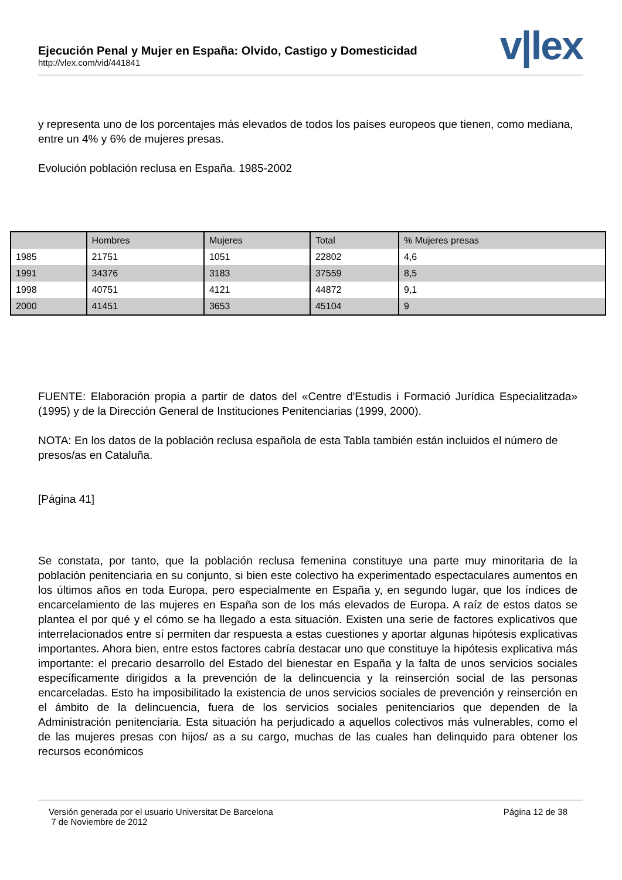Ejecución Penal y Mujer en España: Olvido, Castigo y Domesticidad
http://vlex.com/vid/441841
v|lex
y representa uno de los porcentajes más elevados de todos los países europeos que tienen, como mediana, entre un 4% y 6% de mujeres presas.
Evolución población reclusa en España. 1985-2002
| | Hombres | Mujeres | Total | % Mujeres presas |
| 1985 | 21751 | 1051 | 22802 | 4,6 |
| 1991 | 34376 | 3183 | 37559 | 8,5 |
| 1998 | 40751 | 4121 | 44872 | 9,1 |
| 2000 | 41451 | 3653 | 45104 | 9 |
FUENTE: Elaboración propia a partir de datos del «Centre d'Estudis i Formació Jurídica Especialitzada» (1995) y de la Dirección General de Instituciones Penitenciarias (1999, 2000).
NOTA: En los datos de la población reclusa española de esta Tabla también están incluidos el número de presos/as en Cataluña.
[Página 41]
Se constata, por tanto, que la población reclusa femenina constituye una parte muy minoritaria de la población penitenciaria en su conjunto, si bien este colectivo ha experimentado espectaculares aumentos en los últimos años en toda Europa, pero especialmente en España y, en segundo lugar, que los índices de encarcelamiento de las mujeres en España son de los más elevados de Europa. A raíz de estos datos se plantea el por qué y el cómo se ha llegado a esta situación. Existen una serie de factores explicativos que interrelacionados entre sí permiten dar respuesta a estas cuestiones y aportar algunas hipótesis explicativas importantes. Ahora bien, entre estos factores cabría destacar uno que constituye la hipótesis explicativa más importante: el precario desarrollo del Estado del bienestar en España y la falta de unos servicios sociales específicamente dirigidos a la prevención de la delincuencia y la reinserción social de las personas encarceladas. Esto ha imposibilitado la existencia de unos servicios sociales de prevención y reinserción en el ámbito de la delincuencia, fuera de los servicios sociales penitenciarios que dependen de la Administración penitenciaria. Esta situación ha perjudicado a aquellos colectivos más vulnerables, como el de las mujeres presas con hijos/ as a su cargo, muchas de las cuales han delinquido para obtener los recursos económicos
Versión generada por el usuario Universitat De Barcelona
7 de Noviembre de 2012
Página 12 de 38